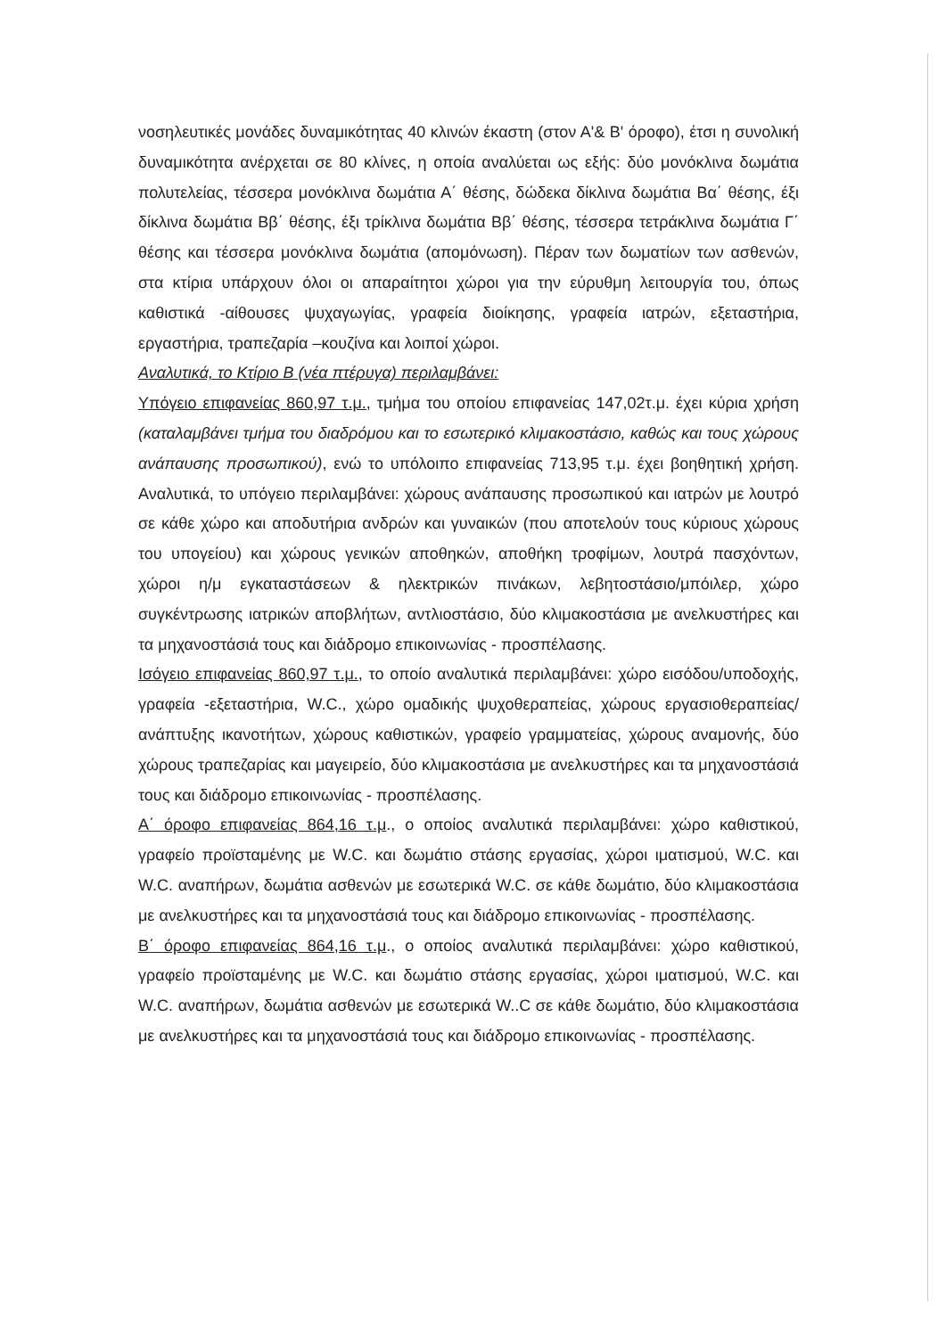νοσηλευτικές μονάδες δυναμικότητας 40 κλινών έκαστη (στον Α'& Β' όροφο), έτσι η συνολική δυναμικότητα ανέρχεται σε 80 κλίνες, η οποία αναλύεται ως εξής: δύο μονόκλινα δωμάτια πολυτελείας, τέσσερα μονόκλινα δωμάτια Α΄ θέσης, δώδεκα δίκλινα δωμάτια Βα΄ θέσης, έξι δίκλινα δωμάτια Ββ΄ θέσης, έξι τρίκλινα δωμάτια Ββ΄ θέσης, τέσσερα τετράκλινα δωμάτια Γ΄ θέσης και τέσσερα μονόκλινα δωμάτια (απομόνωση). Πέραν των δωματίων των ασθενών, στα κτίρια υπάρχουν όλοι οι απαραίτητοι χώροι για την εύρυθμη λειτουργία του, όπως καθιστικά -αίθουσες ψυχαγωγίας, γραφεία διοίκησης, γραφεία ιατρών, εξεταστήρια, εργαστήρια, τραπεζαρία –κουζίνα και λοιποί χώροι.
Αναλυτικά, το Κτίριο Β (νέα πτέρυγα) περιλαμβάνει:
Υπόγειο επιφανείας 860,97 τ.μ., τμήμα του οποίου επιφανείας 147,02τ.μ. έχει κύρια χρήση (καταλαμβάνει τμήμα του διαδρόμου και το εσωτερικό κλιμακοστάσιο, καθώς και τους χώρους ανάπαυσης προσωπικού), ενώ το υπόλοιπο επιφανείας 713,95 τ.μ. έχει βοηθητική χρήση. Αναλυτικά, το υπόγειο περιλαμβάνει: χώρους ανάπαυσης προσωπικού και ιατρών με λουτρό σε κάθε χώρο και αποδυτήρια ανδρών και γυναικών (που αποτελούν τους κύριους χώρους του υπογείου) και χώρους γενικών αποθηκών, αποθήκη τροφίμων, λουτρά πασχόντων, χώροι η/μ εγκαταστάσεων & ηλεκτρικών πινάκων, λεβητοστάσιο/μπόιλερ, χώρο συγκέντρωσης ιατρικών αποβλήτων, αντλιοστάσιο, δύο κλιμακοστάσια με ανελκυστήρες και τα μηχανοστάσιά τους και διάδρομο επικοινωνίας - προσπέλασης.
Ισόγειο επιφανείας 860,97 τ.μ., το οποίο αναλυτικά περιλαμβάνει: χώρο εισόδου/υποδοχής, γραφεία -εξεταστήρια, W.C., χώρο ομαδικής ψυχοθεραπείας, χώρους εργασιοθεραπείας/ανάπτυξης ικανοτήτων, χώρους καθιστικών, γραφείο γραμματείας, χώρους αναμονής, δύο χώρους τραπεζαρίας και μαγειρείο, δύο κλιμακοστάσια με ανελκυστήρες και τα μηχανοστάσιά τους και διάδρομο επικοινωνίας - προσπέλασης.
Α΄ όροφο επιφανείας 864,16 τ.μ., ο οποίος αναλυτικά περιλαμβάνει: χώρο καθιστικού, γραφείο προϊσταμένης με W.C. και δωμάτιο στάσης εργασίας, χώροι ιματισμού, W.C. και W.C. αναπήρων, δωμάτια ασθενών με εσωτερικά W.C. σε κάθε δωμάτιο, δύο κλιμακοστάσια με ανελκυστήρες και τα μηχανοστάσιά τους και διάδρομο επικοινωνίας - προσπέλασης.
Β΄ όροφο επιφανείας 864,16 τ.μ., ο οποίος αναλυτικά περιλαμβάνει: χώρο καθιστικού, γραφείο προϊσταμένης με W.C. και δωμάτιο στάσης εργασίας, χώροι ιματισμού, W.C. και W.C. αναπήρων, δωμάτια ασθενών με εσωτερικά W..C σε κάθε δωμάτιο, δύο κλιμακοστάσια με ανελκυστήρες και τα μηχανοστάσιά τους και διάδρομο επικοινωνίας - προσπέλασης.